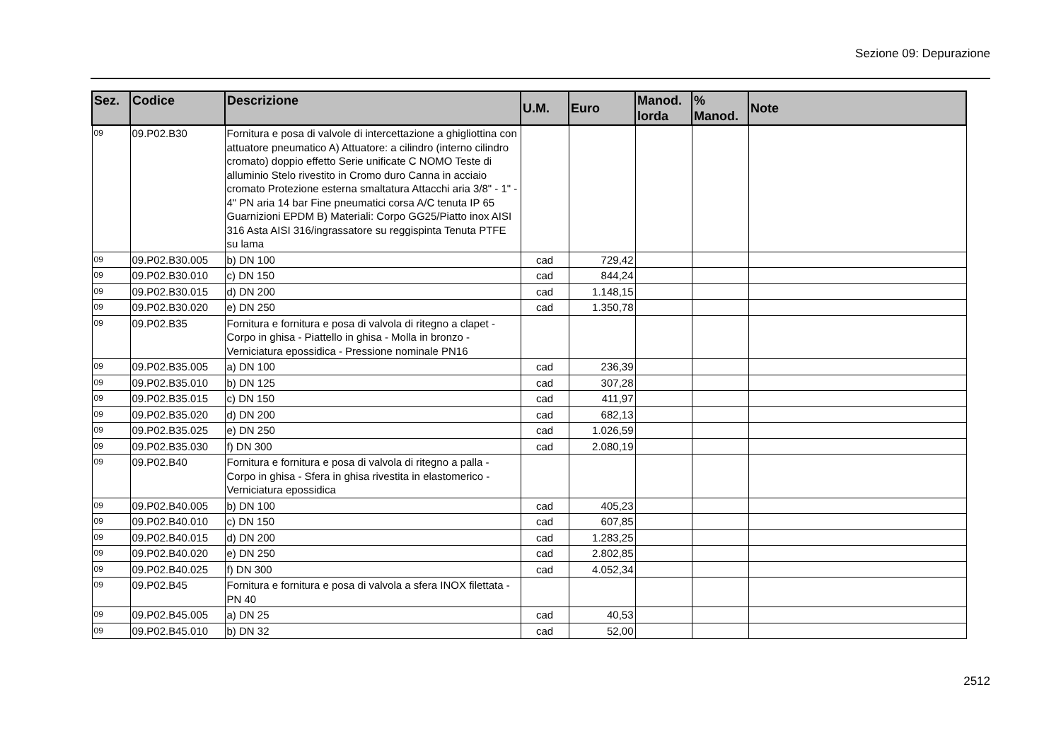Sezione 09: Depurazione
| Sez. | Codice | Descrizione | U.M. | Euro | Manod. lorda | % Manod. | Note |
| --- | --- | --- | --- | --- | --- | --- | --- |
| 09 | 09.P02.B30 | Fornitura e posa di valvole di intercettazione a ghigliottina con attuatore pneumatico A) Attuatore: a cilindro (interno cilindro cromato) doppio effetto Serie unificate C NOMO Teste di alluminio Stelo rivestito in Cromo duro Canna in acciaio cromato Protezione esterna smaltatura Attacchi aria 3/8" - 1" - 4" PN aria 14 bar Fine pneumatici corsa A/C tenuta IP 65 Guarnizioni EPDM B) Materiali: Corpo GG25/Piatto inox AISI 316 Asta AISI 316/ingrassatore su reggispinta Tenuta PTFE su lama | | | | | |
| 09 | 09.P02.B30.005 | b) DN 100 | cad | 729,42 | | | |
| 09 | 09.P02.B30.010 | c) DN 150 | cad | 844,24 | | | |
| 09 | 09.P02.B30.015 | d) DN 200 | cad | 1.148,15 | | | |
| 09 | 09.P02.B30.020 | e) DN 250 | cad | 1.350,78 | | | |
| 09 | 09.P02.B35 | Fornitura e fornitura e posa di valvola di ritegno a clapet - Corpo in ghisa - Piattello in ghisa - Molla in bronzo - Verniciatura epossidica - Pressione nominale PN16 | | | | | |
| 09 | 09.P02.B35.005 | a) DN 100 | cad | 236,39 | | | |
| 09 | 09.P02.B35.010 | b) DN 125 | cad | 307,28 | | | |
| 09 | 09.P02.B35.015 | c) DN 150 | cad | 411,97 | | | |
| 09 | 09.P02.B35.020 | d) DN 200 | cad | 682,13 | | | |
| 09 | 09.P02.B35.025 | e) DN 250 | cad | 1.026,59 | | | |
| 09 | 09.P02.B35.030 | f) DN 300 | cad | 2.080,19 | | | |
| 09 | 09.P02.B40 | Fornitura e fornitura e posa di valvola di ritegno a palla - Corpo in ghisa - Sfera in ghisa rivestita in elastomerico - Verniciatura epossidica | | | | | |
| 09 | 09.P02.B40.005 | b) DN 100 | cad | 405,23 | | | |
| 09 | 09.P02.B40.010 | c) DN 150 | cad | 607,85 | | | |
| 09 | 09.P02.B40.015 | d) DN 200 | cad | 1.283,25 | | | |
| 09 | 09.P02.B40.020 | e) DN 250 | cad | 2.802,85 | | | |
| 09 | 09.P02.B40.025 | f) DN 300 | cad | 4.052,34 | | | |
| 09 | 09.P02.B45 | Fornitura e fornitura e posa di valvola a sfera INOX filettata - PN 40 | | | | | |
| 09 | 09.P02.B45.005 | a) DN 25 | cad | 40,53 | | | |
| 09 | 09.P02.B45.010 | b) DN 32 | cad | 52,00 | | | |
2512